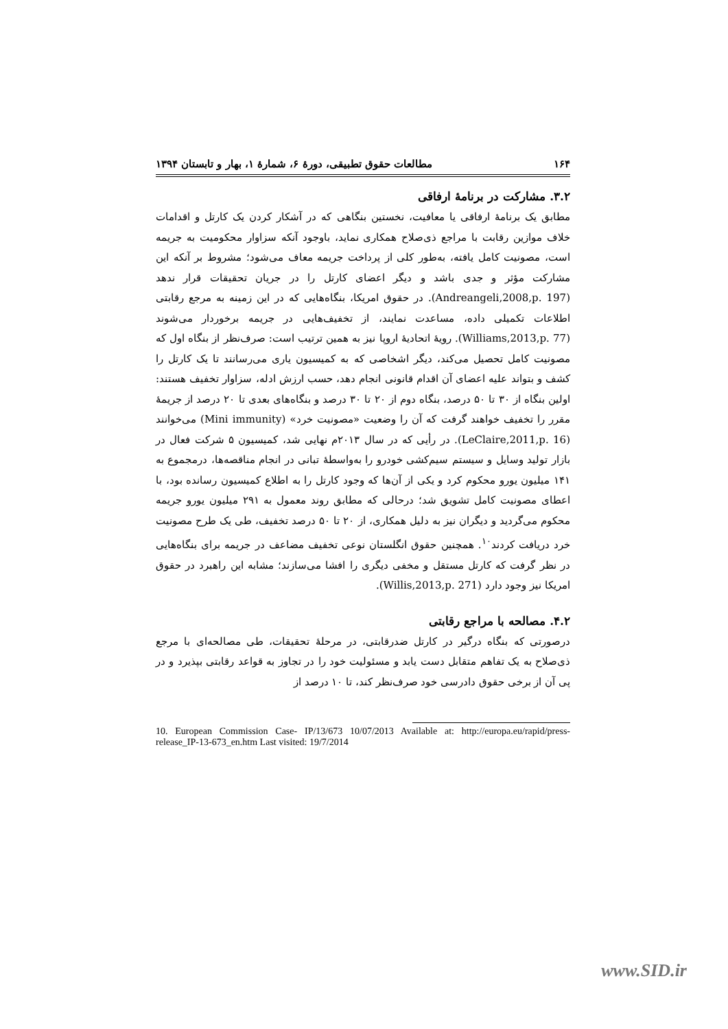۱۶۴ مطالعات حقوق تطبیقی، دورهٔ ۶، شمارهٔ ۱، بهار و تابستان ۱۳۹۴
۳.۲. مشارکت در برنامهٔ ارفاقی
مطابق یک برنامهٔ ارفاقی یا معافیت، نخستین بنگاهی که در آشکار کردن یک کارتل و اقدامات خلاف موازین رقابت با مراجع ذی‌صلاح همکاری نماید، باوجود آنکه سزاوار محکومیت به جریمه است، مصونیت کامل یافته، به‌طور کلی از پرداخت جریمه معاف می‌شود؛ مشروط بر آنکه این مشارکت مؤثر و جدی باشد و دیگر اعضای کارتل را در جریان تحقیقات قرار ندهد (Andreangeli,2008,p. 197). در حقوق امریکا، بنگاه‌هایی که در این زمینه به مرجع رقابتی اطلاعات تکمیلی داده، مساعدت نمایند، از تخفیف‌هایی در جریمه برخوردار می‌شوند (Williams,2013,p. 77). رویهٔ اتحادیهٔ اروپا نیز به همین ترتیب است: صرف‌نظر از بنگاه اول که مصونیت کامل تحصیل می‌کند، دیگر اشخاصی که به کمیسیون یاری می‌رسانند تا یک کارتل را کشف و بتواند علیه اعضای آن اقدام قانونی انجام دهد، حسب ارزش ادله، سزاوار تخفیف هستند: اولین بنگاه از ۳۰ تا ۵۰ درصد، بنگاه دوم از ۲۰ تا ۳۰ درصد و بنگاه‌های بعدی تا ۲۰ درصد از جریمهٔ مقرر را تخفیف خواهند گرفت که آن را وضعیت «مصونیت خرد» (Mini immunity) می‌خوانند (LeClaire,2011,p. 16). در رأیی که در سال ۲۰۱۳م نهایی شد، کمیسیون ۵ شرکت فعال در بازار تولید وسایل و سیستم سیم‌کشی خودرو را به‌واسطهٔ تبانی در انجام مناقصه‌ها، درمجموع به ۱۴۱ میلیون یورو محکوم کرد و یکی از آن‌ها که وجود کارتل را به اطلاع کمیسیون رسانده بود، با اعطای مصونیت کامل تشویق شد؛ درحالی که مطابق روند معمول به ۲۹۱ میلیون یورو جریمه محکوم می‌گردید و دیگران نیز به دلیل همکاری، از ۲۰ تا ۵۰ درصد تخفیف، طی یک طرح مصونیت خرد دریافت کردند<sup>۱۰</sup>. همچنین حقوق انگلستان نوعی تخفیف مضاعف در جریمه برای بنگاه‌هایی در نظر گرفت که کارتل مستقل و مخفی دیگری را افشا می‌سازند؛ مشابه این راهبرد در حقوق امریکا نیز وجود دارد (Willis,2013,p. 271).
۴.۲. مصالحه با مراجع رقابتی
درصورتی که بنگاه درگیر در کارتل ضدرقابتی، در مرحلهٔ تحقیقات، طی مصالحه‌ای با مرجع ذی‌صلاح به یک تفاهم متقابل دست یابد و مسئولیت خود را در تجاوز به قواعد رقابتی بپذیرد و در پی آن از برخی حقوق دادرسی خود صرف‌نظر کند، تا ۱۰ درصد از
10. European Commission Case- IP/13/673 10/07/2013 Available at: http://europa.eu/rapid/press-release_IP-13-673_en.htm Last visited: 19/7/2014
www.SID.ir